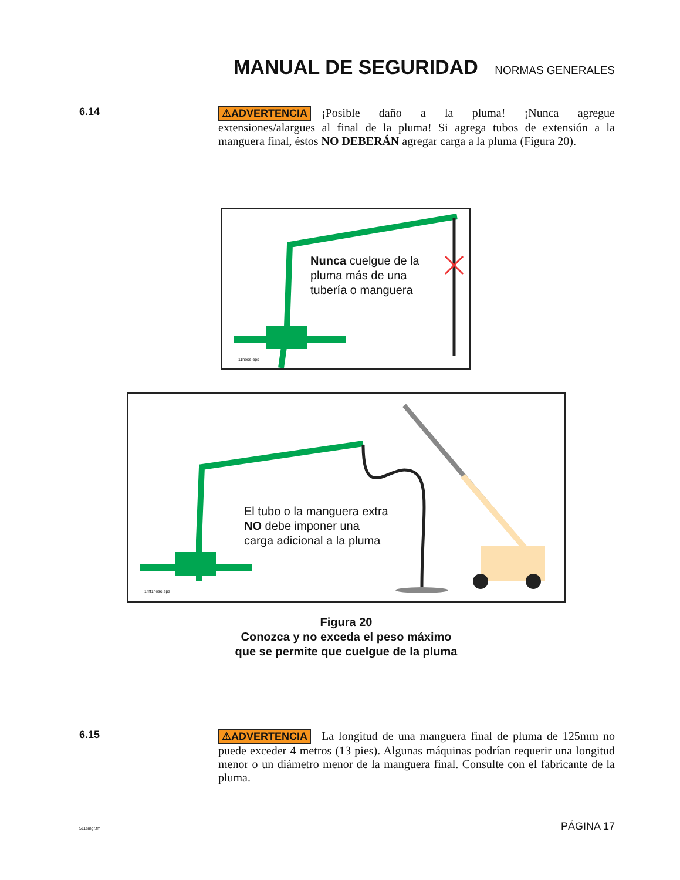MANUAL DE SEGURIDAD
NORMAS GENERALES
6.14
⚠ADVERTENCIA ¡Posible daño a la pluma! ¡Nunca agregue extensiones/alargues al final de la pluma! Si agrega tubos de extensión a la manguera final, éstos NO DEBERÁN agregar carga a la pluma (Figura 20).
Nunca cuelgue de la
pluma más de una
tubería o manguera
11hose.eps
El tubo o la manguera extra
NO debe imponer una
carga adicional a la pluma
1mt1hose.eps
Figura 20
Conozca y no exceda el peso máximo
que se permite que cuelgue de la pluma
6.15
⚠ADVERTENCIA La longitud de una manguera final de pluma de 125mm no puede exceder 4 metros (13 pies). Algunas máquinas podrían requerir una longitud menor o un diámetro menor de la manguera final. Consulte con el fabricante de la pluma.
511smgr.fm PÁGINA 17